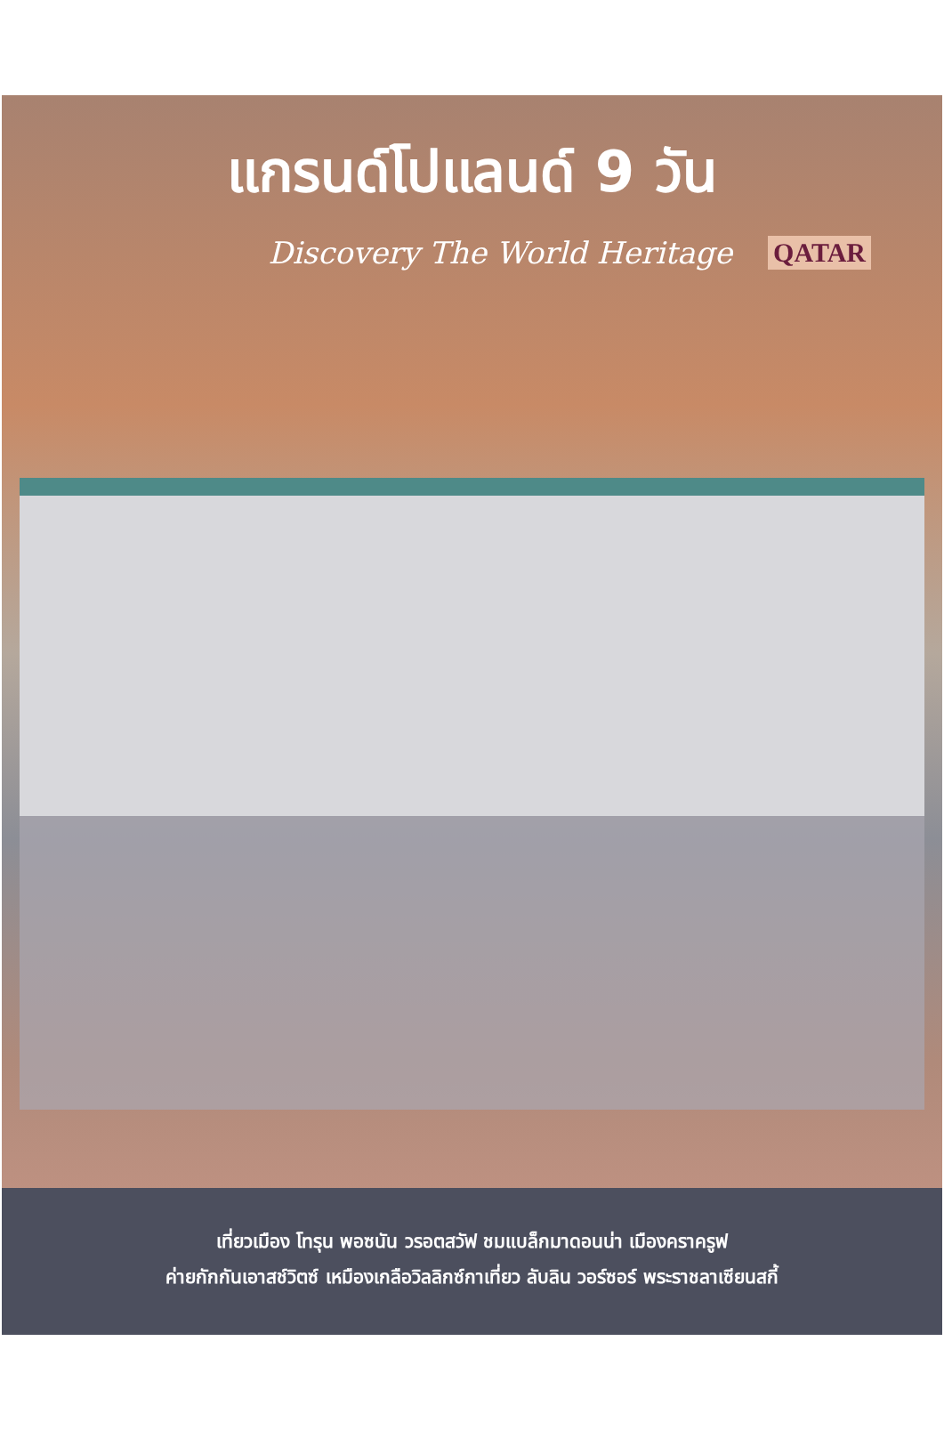แกรนด์โปแลนด์ 9 วัน
Discovery The World Heritage QATAR
เที่ยวเมือง โทรุน พอซนัน วรอตสวัฟ ชมแบล็กมาดอนน่า เมืองคราครูฟ
ค่ายกักกันเอาสช์วิตซ์ เหมืองเกลือวิลลิกซ์กาเที่ยว ลับลิน วอร์ซอร์ พระราชลาเซียนสกี้